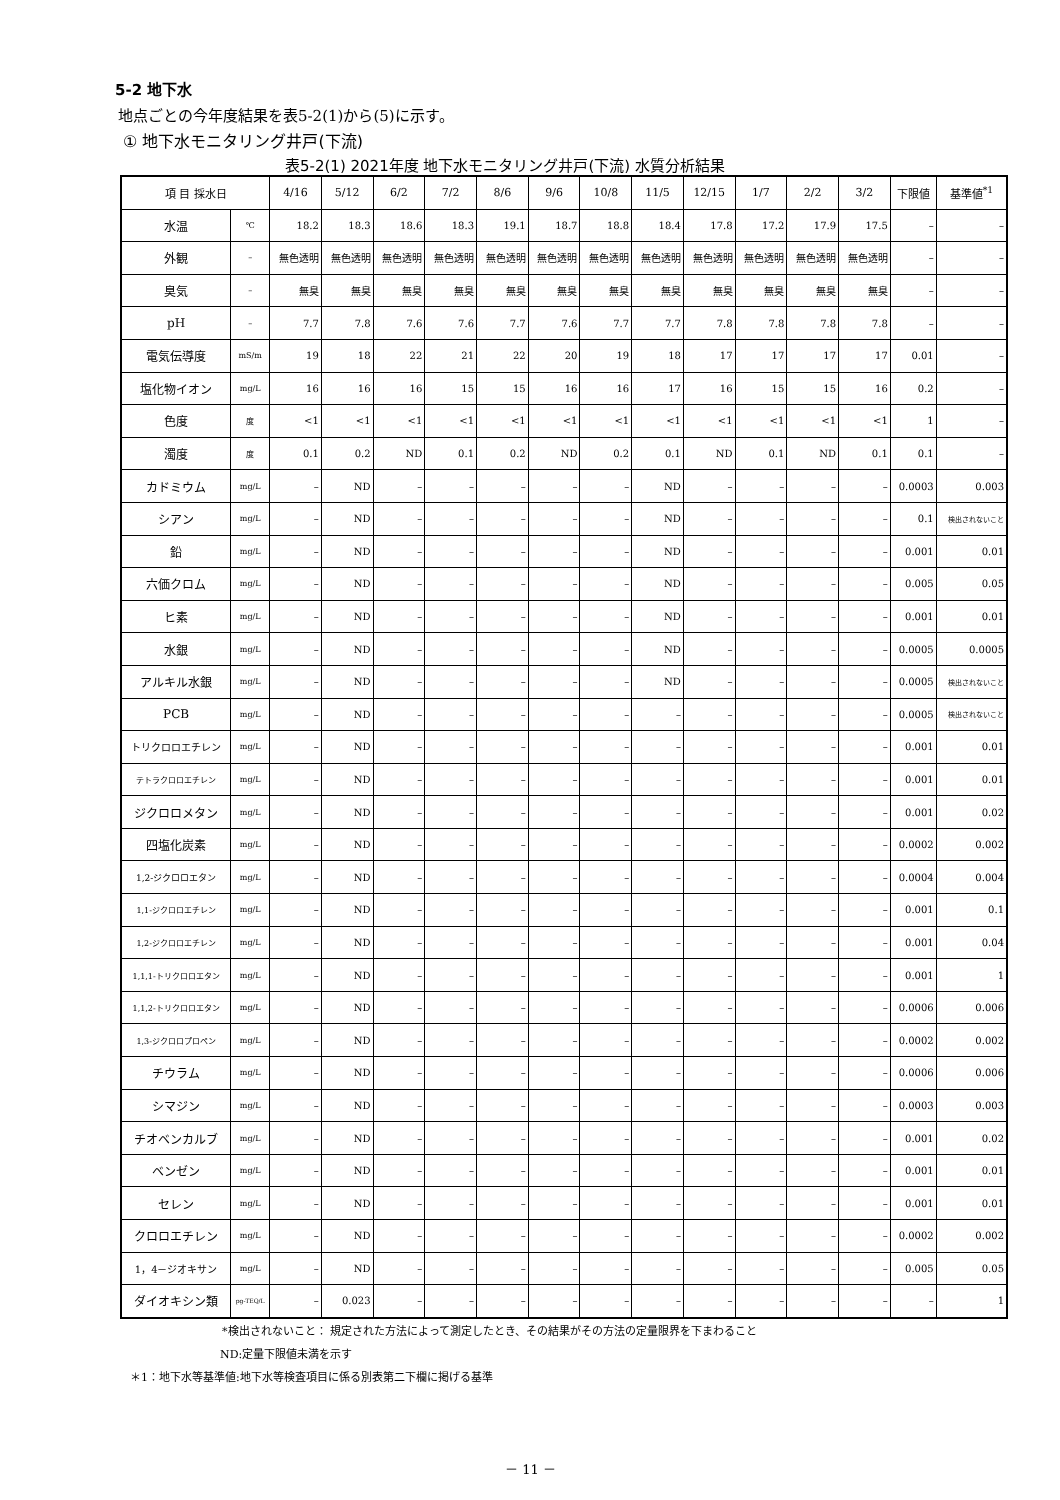5-2 地下水
地点ごとの今年度結果を表5-2(1)から(5)に示す。
① 地下水モニタリング井戸(下流)
表5-2(1) 2021年度 地下水モニタリング井戸(下流) 水質分析結果
| 項 目 採水日 | | 4/16 | 5/12 | 6/2 | 7/2 | 8/6 | 9/6 | 10/8 | 11/5 | 12/15 | 1/7 | 2/2 | 3/2 | 下限値 | 基準値<sup>*1</sup> |
| --- | --- | --- | --- | --- | --- | --- | --- | --- | --- | --- | --- | --- | --- | --- | --- |
| 水温 | ℃ | 18.2 | 18.3 | 18.6 | 18.3 | 19.1 | 18.7 | 18.8 | 18.4 | 17.8 | 17.2 | 17.9 | 17.5 | – | – |
| 外観 | – | 無色透明 | 無色透明 | 無色透明 | 無色透明 | 無色透明 | 無色透明 | 無色透明 | 無色透明 | 無色透明 | 無色透明 | 無色透明 | 無色透明 | – | – |
| 臭気 | – | 無臭 | 無臭 | 無臭 | 無臭 | 無臭 | 無臭 | 無臭 | 無臭 | 無臭 | 無臭 | 無臭 | 無臭 | – | – |
| pH | – | 7.7 | 7.8 | 7.6 | 7.6 | 7.7 | 7.6 | 7.7 | 7.7 | 7.8 | 7.8 | 7.8 | 7.8 | – | – |
| 電気伝導度 | mS/m | 19 | 18 | 22 | 21 | 22 | 20 | 19 | 18 | 17 | 17 | 17 | 17 | 0.01 | – |
| 塩化物イオン | mg/L | 16 | 16 | 16 | 15 | 15 | 16 | 16 | 17 | 16 | 15 | 15 | 16 | 0.2 | – |
| 色度 | 度 | <1 | <1 | <1 | <1 | <1 | <1 | <1 | <1 | <1 | <1 | <1 | <1 | 1 | – |
| 濁度 | 度 | 0.1 | 0.2 | ND | 0.1 | 0.2 | ND | 0.2 | 0.1 | ND | 0.1 | ND | 0.1 | 0.1 | – |
| カドミウム | mg/L | – | ND | – | – | – | – | – | ND | – | – | – | – | 0.0003 | 0.003 |
| シアン | mg/L | – | ND | – | – | – | – | – | ND | – | – | – | – | 0.1 | 検出されないこと |
| 鉛 | mg/L | – | ND | – | – | – | – | – | ND | – | – | – | – | 0.001 | 0.01 |
| 六価クロム | mg/L | – | ND | – | – | – | – | – | ND | – | – | – | – | 0.005 | 0.05 |
| ヒ素 | mg/L | – | ND | – | – | – | – | – | ND | – | – | – | – | 0.001 | 0.01 |
| 水銀 | mg/L | – | ND | – | – | – | – | – | ND | – | – | – | – | 0.0005 | 0.0005 |
| アルキル水銀 | mg/L | – | ND | – | – | – | – | – | ND | – | – | – | – | 0.0005 | 検出されないこと |
| PCB | mg/L | – | ND | – | – | – | – | – | – | – | – | – | – | 0.0005 | 検出されないこと |
| トリクロロエチレン | mg/L | – | ND | – | – | – | – | – | – | – | – | – | – | 0.001 | 0.01 |
| テトラクロロエチレン | mg/L | – | ND | – | – | – | – | – | – | – | – | – | – | 0.001 | 0.01 |
| ジクロロメタン | mg/L | – | ND | – | – | – | – | – | – | – | – | – | – | 0.001 | 0.02 |
| 四塩化炭素 | mg/L | – | ND | – | – | – | – | – | – | – | – | – | – | 0.0002 | 0.002 |
| 1,2-ジクロロエタン | mg/L | – | ND | – | – | – | – | – | – | – | – | – | – | 0.0004 | 0.004 |
| 1,1-ジクロロエチレン | mg/L | – | ND | – | – | – | – | – | – | – | – | – | – | 0.001 | 0.1 |
| 1,2-ジクロロエチレン | mg/L | – | ND | – | – | – | – | – | – | – | – | – | – | 0.001 | 0.04 |
| 1,1,1-トリクロロエタン | mg/L | – | ND | – | – | – | – | – | – | – | – | – | – | 0.001 | 1 |
| 1,1,2-トリクロロエタン | mg/L | – | ND | – | – | – | – | – | – | – | – | – | – | 0.0006 | 0.006 |
| 1,3-ジクロロプロペン | mg/L | – | ND | – | – | – | – | – | – | – | – | – | – | 0.0002 | 0.002 |
| チウラム | mg/L | – | ND | – | – | – | – | – | – | – | – | – | – | 0.0006 | 0.006 |
| シマジン | mg/L | – | ND | – | – | – | – | – | – | – | – | – | – | 0.0003 | 0.003 |
| チオベンカルブ | mg/L | – | ND | – | – | – | – | – | – | – | – | – | – | 0.001 | 0.02 |
| ベンゼン | mg/L | – | ND | – | – | – | – | – | – | – | – | – | – | 0.001 | 0.01 |
| セレン | mg/L | – | ND | – | – | – | – | – | – | – | – | – | – | 0.001 | 0.01 |
| クロロエチレン | mg/L | – | ND | – | – | – | – | – | – | – | – | – | – | 0.0002 | 0.002 |
| 1，4－ジオキサン | mg/L | – | ND | – | – | – | – | – | – | – | – | – | – | 0.005 | 0.05 |
| ダイオキシン類 | pg-TEQ/L | – | 0.023 | – | – | – | – | – | – | – | – | – | – | – | 1 |
*検出されないこと： 規定された方法によって測定したとき、その結果がその方法の定量限界を下まわること
ND:定量下限値未満を示す
＊1：地下水等基準値:地下水等検査項目に係る別表第二下欄に掲げる基準
－ 11 －